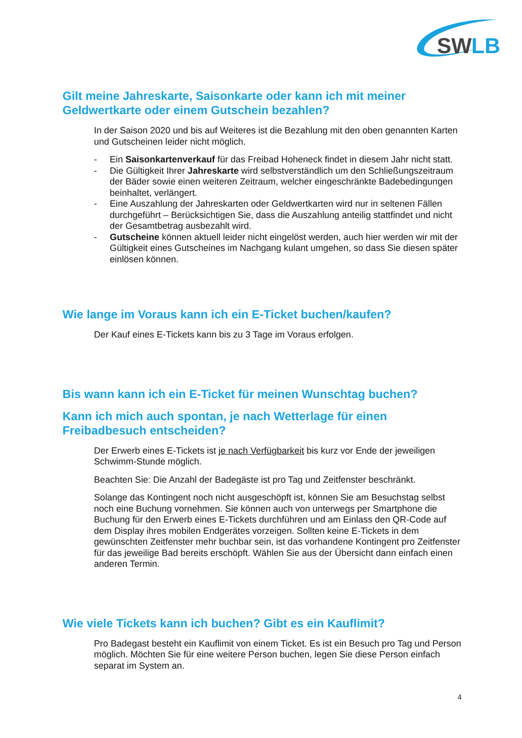SW
LB
Gilt meine Jahreskarte, Saisonkarte oder kann ich mit meiner Geldwertkarte oder einem Gutschein bezahlen?
In der Saison 2020 und bis auf Weiteres ist die Bezahlung mit den oben genannten Karten und Gutscheinen leider nicht möglich.
- Ein Saisonkartenverkauf für das Freibad Hoheneck findet in diesem Jahr nicht statt.
- Die Gültigkeit Ihrer Jahreskarte wird selbstverständlich um den Schließungszeitraum der Bäder sowie einen weiteren Zeitraum, welcher eingeschränkte Badebedingungen beinhaltet, verlängert.
- Eine Auszahlung der Jahreskarten oder Geldwertkarten wird nur in seltenen Fällen durchgeführt – Berücksichtigen Sie, dass die Auszahlung anteilig stattfindet und nicht der Gesamtbetrag ausbezahlt wird.
- Gutscheine können aktuell leider nicht eingelöst werden, auch hier werden wir mit der Gültigkeit eines Gutscheines im Nachgang kulant umgehen, so dass Sie diesen später einlösen können.
Wie lange im Voraus kann ich ein E-Ticket buchen/kaufen?
Der Kauf eines E-Tickets kann bis zu 3 Tage im Voraus erfolgen.
Bis wann kann ich ein E-Ticket für meinen Wunschtag buchen?
Kann ich mich auch spontan, je nach Wetterlage für einen Freibadbesuch entscheiden?
Der Erwerb eines E-Tickets ist je nach Verfügbarkeit bis kurz vor Ende der jeweiligen Schwimm-Stunde möglich.
Beachten Sie: Die Anzahl der Badegäste ist pro Tag und Zeitfenster beschränkt.
Solange das Kontingent noch nicht ausgeschöpft ist, können Sie am Besuchstag selbst noch eine Buchung vornehmen. Sie können auch von unterwegs per Smartphone die Buchung für den Erwerb eines E-Tickets durchführen und am Einlass den QR-Code auf dem Display ihres mobilen Endgerätes vorzeigen. Sollten keine E-Tickets in dem gewünschten Zeitfenster mehr buchbar sein, ist das vorhandene Kontingent pro Zeitfenster für das jeweilige Bad bereits erschöpft. Wählen Sie aus der Übersicht dann einfach einen anderen Termin.
Wie viele Tickets kann ich buchen? Gibt es ein Kauflimit?
Pro Badegast besteht ein Kauflimit von einem Ticket. Es ist ein Besuch pro Tag und Person möglich. Möchten Sie für eine weitere Person buchen, legen Sie diese Person einfach separat im System an.
4